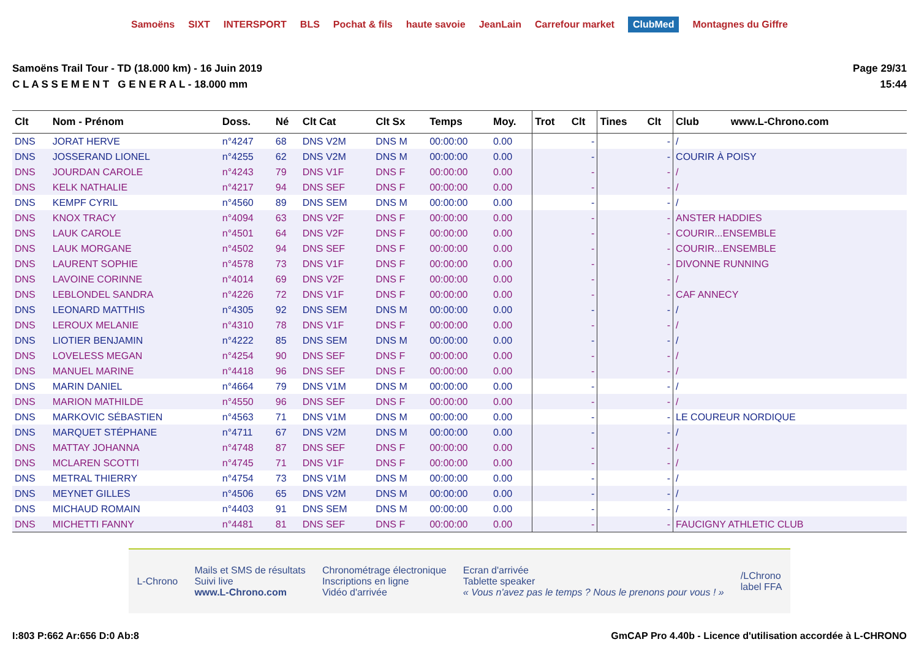Samoëns SIXT INTERSPORT BLS Pochat & fils haute savoie JeanLain Carrefour market ClubMed Montagnes du Giffre
Samoëns Trail Tour - TD (18.000 km) - 16 Juin 2019
C L A S S E M E N T G E N E R A L - 18.000 mm
Page 29/31
15:44
| Clt | Nom - Prénom | Doss. | Né | Clt Cat | Clt Sx | Temps | Moy. | Trot | Clt | Tines | Clt | Club www.L-Chrono.com |
| --- | --- | --- | --- | --- | --- | --- | --- | --- | --- | --- | --- | --- |
| DNS | JORAT HERVE | n°4247 | 68 | DNS V2M | DNS M | 00:00:00 | 0.00 | | - | | - | / |
| DNS | JOSSERAND LIONEL | n°4255 | 62 | DNS V2M | DNS M | 00:00:00 | 0.00 | | - | | - | COURIR À POISY |
| DNS | JOURDAN CAROLE | n°4243 | 79 | DNS V1F | DNS F | 00:00:00 | 0.00 | | - | | - | / |
| DNS | KELK NATHALIE | n°4217 | 94 | DNS SEF | DNS F | 00:00:00 | 0.00 | | - | | - | / |
| DNS | KEMPF CYRIL | n°4560 | 89 | DNS SEM | DNS M | 00:00:00 | 0.00 | | - | | - | / |
| DNS | KNOX TRACY | n°4094 | 63 | DNS V2F | DNS F | 00:00:00 | 0.00 | | - | | - | ANSTER HADDIES |
| DNS | LAUK CAROLE | n°4501 | 64 | DNS V2F | DNS F | 00:00:00 | 0.00 | | - | | - | COURIR...ENSEMBLE |
| DNS | LAUK MORGANE | n°4502 | 94 | DNS SEF | DNS F | 00:00:00 | 0.00 | | - | | - | COURIR...ENSEMBLE |
| DNS | LAURENT SOPHIE | n°4578 | 73 | DNS V1F | DNS F | 00:00:00 | 0.00 | | - | | - | DIVONNE RUNNING |
| DNS | LAVOINE CORINNE | n°4014 | 69 | DNS V2F | DNS F | 00:00:00 | 0.00 | | - | | - | / |
| DNS | LEBLONDEL SANDRA | n°4226 | 72 | DNS V1F | DNS F | 00:00:00 | 0.00 | | - | | - | CAF ANNECY |
| DNS | LEONARD MATTHIS | n°4305 | 92 | DNS SEM | DNS M | 00:00:00 | 0.00 | | - | | - | / |
| DNS | LEROUX MELANIE | n°4310 | 78 | DNS V1F | DNS F | 00:00:00 | 0.00 | | - | | - | / |
| DNS | LIOTIER BENJAMIN | n°4222 | 85 | DNS SEM | DNS M | 00:00:00 | 0.00 | | - | | - | / |
| DNS | LOVELESS MEGAN | n°4254 | 90 | DNS SEF | DNS F | 00:00:00 | 0.00 | | - | | - | / |
| DNS | MANUEL MARINE | n°4418 | 96 | DNS SEF | DNS F | 00:00:00 | 0.00 | | - | | - | / |
| DNS | MARIN DANIEL | n°4664 | 79 | DNS V1M | DNS M | 00:00:00 | 0.00 | | - | | - | / |
| DNS | MARION MATHILDE | n°4550 | 96 | DNS SEF | DNS F | 00:00:00 | 0.00 | | - | | - | / |
| DNS | MARKOVIC SÉBASTIEN | n°4563 | 71 | DNS V1M | DNS M | 00:00:00 | 0.00 | | - | | - | LE COUREUR NORDIQUE |
| DNS | MARQUET STÉPHANE | n°4711 | 67 | DNS V2M | DNS M | 00:00:00 | 0.00 | | - | | - | / |
| DNS | MATTAY JOHANNA | n°4748 | 87 | DNS SEF | DNS F | 00:00:00 | 0.00 | | - | | - | / |
| DNS | MCLAREN SCOTTI | n°4745 | 71 | DNS V1F | DNS F | 00:00:00 | 0.00 | | - | | - | / |
| DNS | METRAL THIERRY | n°4754 | 73 | DNS V1M | DNS M | 00:00:00 | 0.00 | | - | | - | / |
| DNS | MEYNET GILLES | n°4506 | 65 | DNS V2M | DNS M | 00:00:00 | 0.00 | | - | | - | / |
| DNS | MICHAUD ROMAIN | n°4403 | 91 | DNS SEM | DNS M | 00:00:00 | 0.00 | | - | | - | / |
| DNS | MICHETTI FANNY | n°4481 | 81 | DNS SEF | DNS F | 00:00:00 | 0.00 | | - | | - | FAUCIGNY ATHLETIC CLUB |
L-Chrono Mails et SMS de résultats
Suivi live
www.L-Chrono.com Chronométrage électronique
Inscriptions en ligne
Vidéo d'arrivée Ecran d'arrivée
Tablette speaker
« Vous n'avez pas le temps ? Nous le prenons pour vous ! » /LChrono
label FFA
I:803 P:662 Ar:656 D:0 Ab:8 GmCAP Pro 4.40b - Licence d'utilisation accordée à L-CHRONO